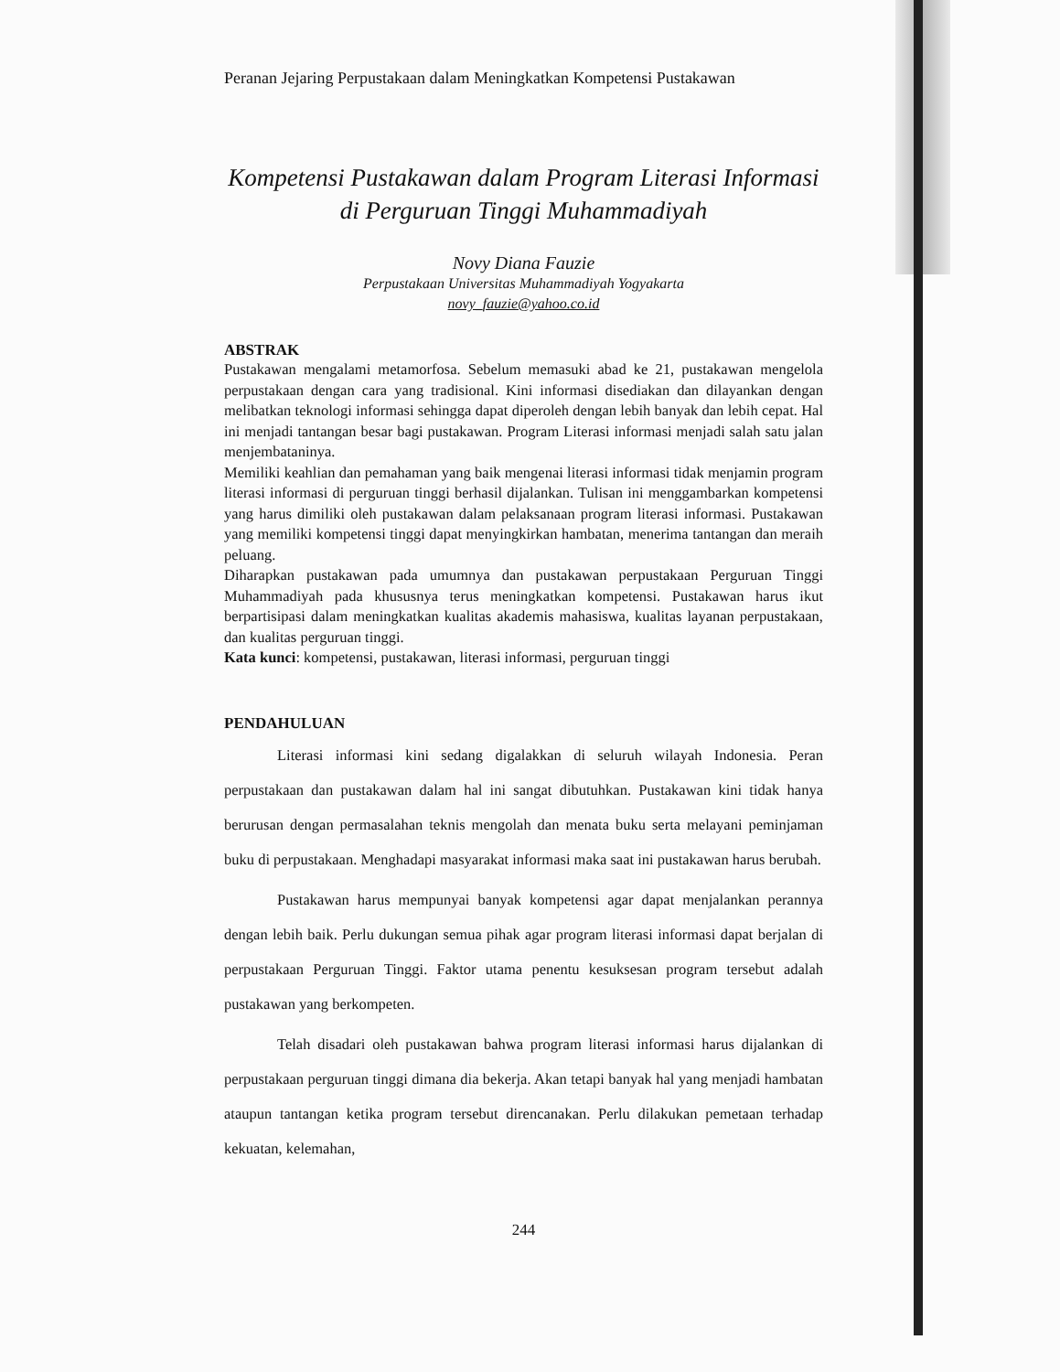Peranan Jejaring Perpustakaan dalam Meningkatkan Kompetensi Pustakawan
Kompetensi Pustakawan dalam Program Literasi Informasi
di Perguruan Tinggi Muhammadiyah
Novy Diana Fauzie
Perpustakaan Universitas Muhammadiyah Yogyakarta
novy_fauzie@yahoo.co.id
ABSTRAK
Pustakawan mengalami metamorfosa. Sebelum memasuki abad ke 21, pustakawan mengelola perpustakaan dengan cara yang tradisional. Kini informasi disediakan dan dilayankan dengan melibatkan teknologi informasi sehingga dapat diperoleh dengan lebih banyak dan lebih cepat. Hal ini menjadi tantangan besar bagi pustakawan. Program Literasi informasi menjadi salah satu jalan menjembataninya.
Memiliki keahlian dan pemahaman yang baik mengenai literasi informasi tidak menjamin program literasi informasi di perguruan tinggi berhasil dijalankan. Tulisan ini menggambarkan kompetensi yang harus dimiliki oleh pustakawan dalam pelaksanaan program literasi informasi. Pustakawan yang memiliki kompetensi tinggi dapat menyingkirkan hambatan, menerima tantangan dan meraih peluang.
Diharapkan pustakawan pada umumnya dan pustakawan perpustakaan Perguruan Tinggi Muhammadiyah pada khususnya terus meningkatkan kompetensi. Pustakawan harus ikut berpartisipasi dalam meningkatkan kualitas akademis mahasiswa, kualitas layanan perpustakaan, dan kualitas perguruan tinggi.
Kata kunci: kompetensi, pustakawan, literasi informasi, perguruan tinggi
PENDAHULUAN
Literasi informasi kini sedang digalakkan di seluruh wilayah Indonesia. Peran perpustakaan dan pustakawan dalam hal ini sangat dibutuhkan. Pustakawan kini tidak hanya berurusan dengan permasalahan teknis mengolah dan menata buku serta melayani peminjaman buku di perpustakaan. Menghadapi masyarakat informasi maka saat ini pustakawan harus berubah.
Pustakawan harus mempunyai banyak kompetensi agar dapat menjalankan perannya dengan lebih baik. Perlu dukungan semua pihak agar program literasi informasi dapat berjalan di perpustakaan Perguruan Tinggi. Faktor utama penentu kesuksesan program tersebut adalah pustakawan yang berkompeten.
Telah disadari oleh pustakawan bahwa program literasi informasi harus dijalankan di perpustakaan perguruan tinggi dimana dia bekerja. Akan tetapi banyak hal yang menjadi hambatan ataupun tantangan ketika program tersebut direncanakan. Perlu dilakukan pemetaan terhadap kekuatan, kelemahan,
244